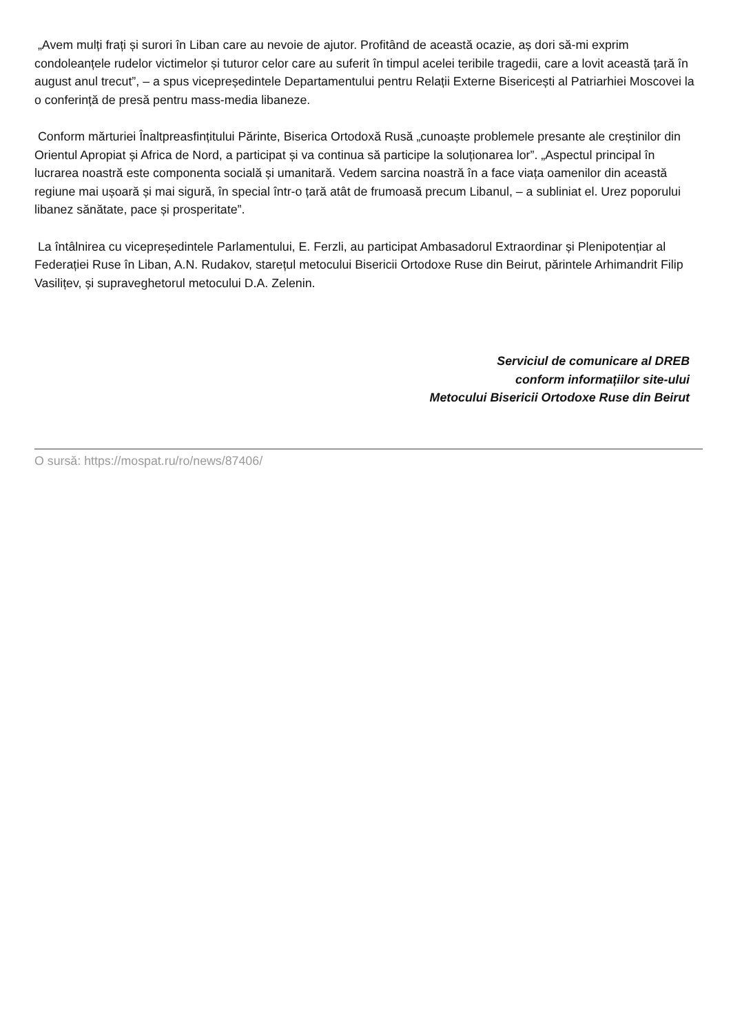„Avem mulți frați și surori în Liban care au nevoie de ajutor. Profitând de această ocazie, aș dori să-mi exprim condoleanțele rudelor victimelor și tuturor celor care au suferit în timpul acelei teribile tragedii, care a lovit această țară în august anul trecut”, – a spus vicepreședintele Departamentului pentru Relații Externe Bisericești al Patriarhiei Moscovei la o conferință de presă pentru mass-media libaneze.
Conform mărturiei Înaltpreasfințitului Părinte, Biserica Ortodoxă Rusă „cunoaște problemele presante ale creștinilor din Orientul Apropiat și Africa de Nord, a participat și va continua să participe la soluționarea lor”. „Aspectul principal în lucrarea noastră este componenta socială și umanitară. Vedem sarcina noastră în a face viața oamenilor din această regiune mai ușoară și mai sigură, în special într-o țară atât de frumoasă precum Libanul, – a subliniat el. Urez poporului libanez sănătate, pace și prosperitate”.
La întâlnirea cu vicepreședintele Parlamentului, E. Ferzli, au participat Ambasadorul Extraordinar și Plenipotențiar al Federației Ruse în Liban, A.N. Rudakov, starețul metocului Bisericii Ortodoxe Ruse din Beirut, părintele Arhimandrit Filip Vasilițev, și supraveghetorul metocului D.A. Zelenin.
Serviciul de comunicare al DREB
conform informațiilor site-ului
Metocului Bisericii Ortodoxe Ruse din Beirut
O sursă: https://mospat.ru/ro/news/87406/